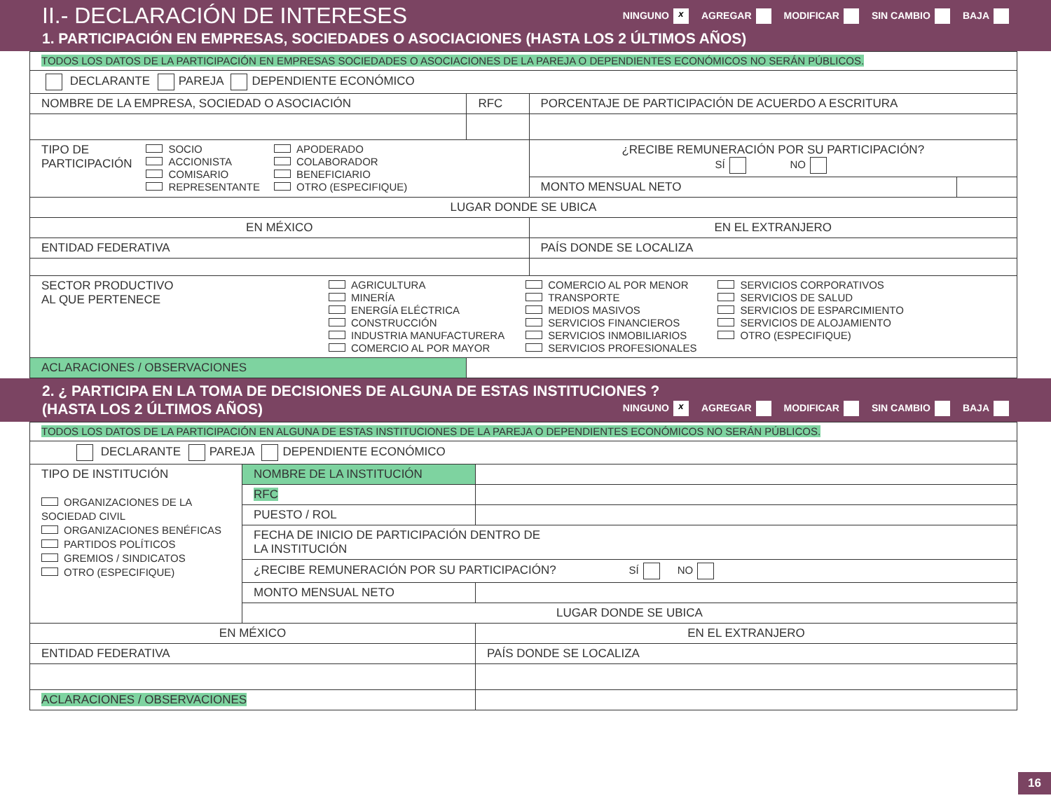II.- DECLARACIÓN DE INTERESES
NINGUNO x AGREGAR MODIFICAR SIN CAMBIO BAJA
1. PARTICIPACIÓN EN EMPRESAS, SOCIEDADES O ASOCIACIONES (HASTA LOS 2 ÚLTIMOS AÑOS)
| TODOS LOS DATOS DE LA PARTICIPACIÓN EN EMPRESAS SOCIEDADES O ASOCIACIONES DE LA PAREJA O DEPENDIENTES ECONÓMICOS NO SERÁN PÚBLICOS. | | | |
| DECLARANTE PAREJA DEPENDIENTE ECONÓMICO | | | |
| NOMBRE DE LA EMPRESA, SOCIEDAD O ASOCIACIÓN | RFC | PORCENTAJE DE PARTICIPACIÓN DE ACUERDO A ESCRITURA | |
| TIPO DE PARTICIPACIÓN SOCIO ACCIONISTA COMISARIO REPRESENTANTE APODERADO COLABORADOR BENEFICIARIO OTRO (ESPECIFIQUE) | | ¿RECIBE REMUNERACIÓN POR SU PARTICIPACIÓN? SÍ NO | |
| | | MONTO MENSUAL NETO | |
| LUGAR DONDE SE UBICA | | | |
| EN MÉXICO | | EN EL EXTRANJERO | |
| ENTIDAD FEDERATIVA | | PAÍS DONDE SE LOCALIZA | |
| SECTOR PRODUCTIVO AL QUE PERTENECE AGRICULTURA MINERÍA ENERGÍA ELÉCTRICA CONSTRUCCIÓN INDUSTRIA MANUFACTURERA COMERCIO AL POR MAYOR COMERCIO AL POR MENOR TRANSPORTE MEDIOS MASIVOS SERVICIOS FINANCIEROS SERVICIOS INMOBILIARIOS SERVICIOS PROFESIONALES SERVICIOS CORPORATIVOS SERVICIOS DE SALUD SERVICIOS DE ESPARCIMIENTO SERVICIOS DE ALOJAMIENTO OTRO (ESPECIFIQUE) | | | |
| ACLARACIONES / OBSERVACIONES | | | |
2. ¿ PARTICIPA EN LA TOMA DE DECISIONES DE ALGUNA DE ESTAS INSTITUCIONES ?
(HASTA LOS 2 ÚLTIMOS AÑOS) NINGUNO x AGREGAR MODIFICAR SIN CAMBIO BAJA
| TODOS LOS DATOS DE LA PARTICIPACIÓN EN ALGUNA DE ESTAS INSTITUCIONES DE LA PAREJA O DEPENDIENTES ECONÓMICOS NO SERÁN PÚBLICOS. | | |
| DECLARANTE PAREJA DEPENDIENTE ECONÓMICO | | |
| TIPO DE INSTITUCIÓN ORGANIZACIONES DE LA SOCIEDAD CIVIL ORGANIZACIONES BENÉFICAS PARTIDOS POLÍTICOS GREMIOS / SINDICATOS OTRO (ESPECIFIQUE) | NOMBRE DE LA INSTITUCIÓN | |
| | RFC | |
| | PUESTO / ROL | |
| | FECHA DE INICIO DE PARTICIPACIÓN DENTRO DE LA INSTITUCIÓN | |
| | ¿RECIBE REMUNERACIÓN POR SU PARTICIPACIÓN? SÍ NO | |
| | MONTO MENSUAL NETO | |
| | LUGAR DONDE SE UBICA | |
| EN MÉXICO | | EN EL EXTRANJERO |
| ENTIDAD FEDERATIVA | | PAÍS DONDE SE LOCALIZA |
| ACLARACIONES / OBSERVACIONES | | |
16